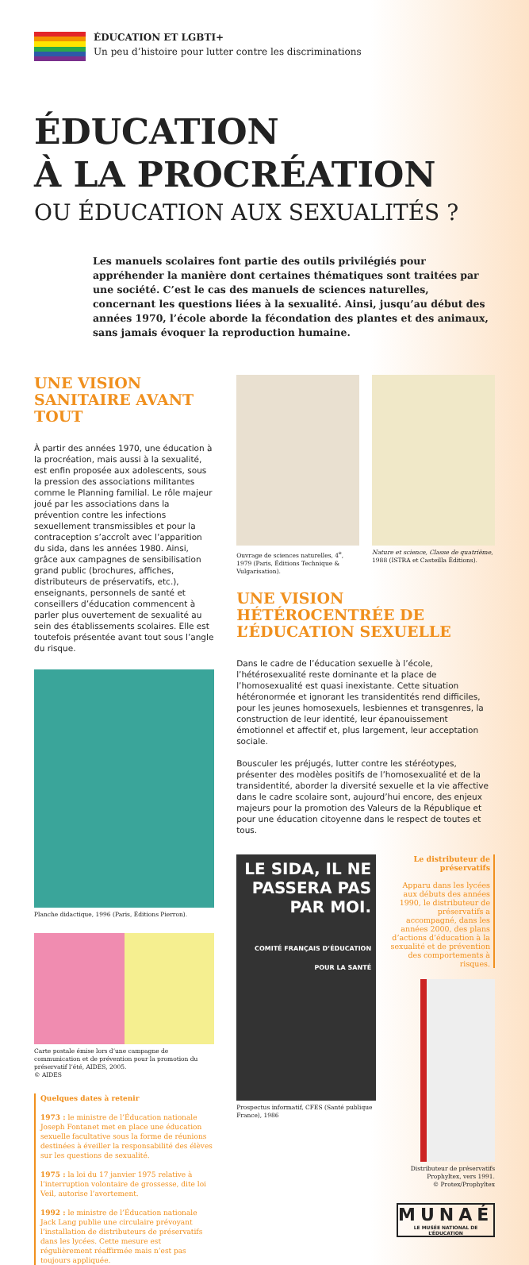ÉDUCATION ET LGBTI+
Un peu d’histoire pour lutter contre les discriminations
ÉDUCATION
À LA PROCRÉATION
OU ÉDUCATION AUX SEXUALITÉS ?
Les manuels scolaires font partie des outils privilégiés pour appréhender la manière dont certaines thématiques sont traitées par une société. C’est le cas des manuels de sciences naturelles, concernant les questions liées à la sexualité. Ainsi, jusqu’au début des années 1970, l’école aborde la fécondation des plantes et des animaux, sans jamais évoquer la reproduction humaine.
UNE VISION SANITAIRE AVANT TOUT
À partir des années 1970, une éducation à la procréation, mais aussi à la sexualité, est enfin proposée aux adolescents, sous la pression des associations militantes comme le Planning familial. Le rôle majeur joué par les associations dans la prévention contre les infections sexuellement transmissibles et pour la contraception s’accroît avec l’apparition du sida, dans les années 1980. Ainsi, grâce aux campagnes de sensibilisation grand public (brochures, affiches, distributeurs de préservatifs, etc.), enseignants, personnels de santé et conseillers d’éducation commencent à parler plus ouvertement de sexualité au sein des établissements scolaires. Elle est toutefois présentée avant tout sous l’angle du risque.
Planche didactique, 1996 (Paris, Éditions Pierron).
Carte postale émise lors d’une campagne de communication et de prévention pour la promotion du préservatif l’été, AIDES, 2005.
© AIDES
Quelques dates à retenir
1973 : le ministre de l’Éducation nationale Joseph Fontanet met en place une éducation sexuelle facultative sous la forme de réunions destinées à éveiller la responsabilité des élèves sur les questions de sexualité.
1975 : la loi du 17 janvier 1975 relative à l’interruption volontaire de grossesse, dite loi Veil, autorise l’avortement.
1992 : le ministre de l’Éducation nationale Jack Lang publie une circulaire prévoyant l’installation de distributeurs de préservatifs dans les lycées. Cette mesure est régulièrement réaffirmée mais n’est pas toujours appliquée.
Ouvrage de sciences naturelles, 4<sup>e</sup>, 1979 (Paris, Éditions Technique & Vulgarisation).
Nature et science, Classe de quatrième, 1988 (ISTRA et Casteilla Éditions).
UNE VISION HÉTÉROCENTRÉE DE L’ÉDUCATION SEXUELLE
Dans le cadre de l’éducation sexuelle à l’école, l’hétérosexualité reste dominante et la place de l’homosexualité est quasi inexistante. Cette situation hétéronormée et ignorant les transidentités rend difficiles, pour les jeunes homosexuels, lesbiennes et transgenres, la construction de leur identité, leur épanouissement émotionnel et affectif et, plus largement, leur acceptation sociale.
Bousculer les préjugés, lutter contre les stéréotypes, présenter des modèles positifs de l’homosexualité et de la transidentité, aborder la diversité sexuelle et la vie affective dans le cadre scolaire sont, aujourd’hui encore, des enjeux majeurs pour la promotion des Valeurs de la République et pour une éducation citoyenne dans le respect de toutes et tous.
LE SIDA, IL NE PASSERA PAS PAR MOI.
COMITÉ FRANÇAIS D’ÉDUCATION POUR LA SANTÉ
Prospectus informatif, CFES (Santé publique France), 1986
Le distributeur de préservatifs
Apparu dans les lycées aux débuts des années 1990, le distributeur de préservatifs a accompagné, dans les années 2000, des plans d’actions d’éducation à la sexualité et de prévention des comportements à risques.
Distributeur de préservatifs Prophyltex, vers 1991.
© Protex/Prophyltex
MUNAÉ
LE MUSÉE NATIONAL DE L’ÉDUCATION